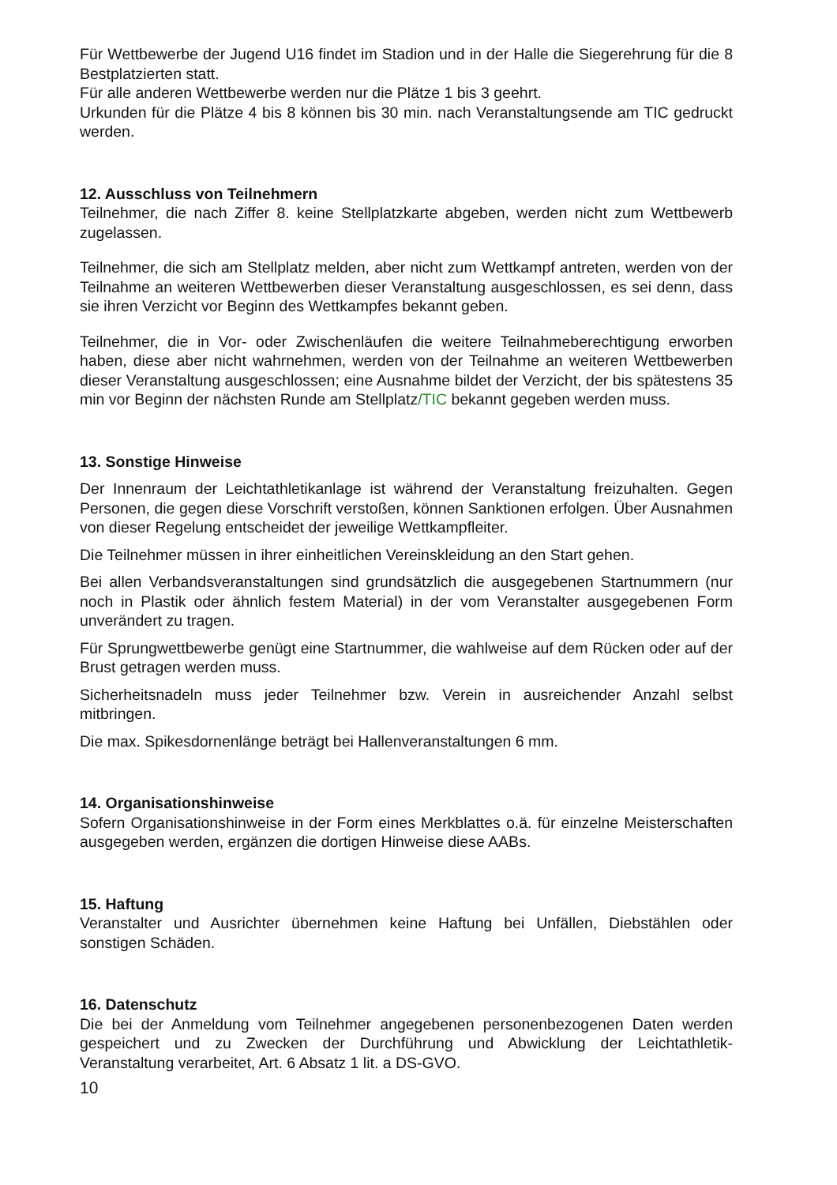Für Wettbewerbe der Jugend U16 findet im Stadion und in der Halle die Siegerehrung für die 8 Bestplatzierten statt.
Für alle anderen Wettbewerbe werden nur die Plätze 1 bis 3 geehrt.
Urkunden für die Plätze 4 bis 8 können bis 30 min. nach Veranstaltungsende am TIC gedruckt werden.
12. Ausschluss von Teilnehmern
Teilnehmer, die nach Ziffer 8. keine Stellplatzkarte abgeben, werden nicht zum Wettbewerb zugelassen.
Teilnehmer, die sich am Stellplatz melden, aber nicht zum Wettkampf antreten, werden von der Teilnahme an weiteren Wettbewerben dieser Veranstaltung ausgeschlossen, es sei denn, dass sie ihren Verzicht vor Beginn des Wettkampfes bekannt geben.
Teilnehmer, die in Vor- oder Zwischenläufen die weitere Teilnahmeberechtigung erworben haben, diese aber nicht wahrnehmen, werden von der Teilnahme an weiteren Wettbewerben dieser Veranstaltung ausgeschlossen; eine Ausnahme bildet der Verzicht, der bis spätestens 35 min vor Beginn der nächsten Runde am Stellplatz/TIC bekannt gegeben werden muss.
13. Sonstige Hinweise
Der Innenraum der Leichtathletikanlage ist während der Veranstaltung freizuhalten. Gegen Personen, die gegen diese Vorschrift verstoßen, können Sanktionen erfolgen. Über Ausnahmen von dieser Regelung entscheidet der jeweilige Wettkampfleiter.
Die Teilnehmer müssen in ihrer einheitlichen Vereinskleidung an den Start gehen.
Bei allen Verbandsveranstaltungen sind grundsätzlich die ausgegebenen Startnummern (nur noch in Plastik oder ähnlich festem Material) in der vom Veranstalter ausgegebenen Form unverändert zu tragen.
Für Sprungwettbewerbe genügt eine Startnummer, die wahlweise auf dem Rücken oder auf der Brust getragen werden muss.
Sicherheitsnadeln muss jeder Teilnehmer bzw. Verein in ausreichender Anzahl selbst mitbringen.
Die max. Spikesdornenlänge beträgt bei Hallenveranstaltungen 6 mm.
14. Organisationshinweise
Sofern Organisationshinweise in der Form eines Merkblattes o.ä. für einzelne Meisterschaften ausgegeben werden, ergänzen die dortigen Hinweise diese AABs.
15. Haftung
Veranstalter und Ausrichter übernehmen keine Haftung bei Unfällen, Diebstählen oder sonstigen Schäden.
16. Datenschutz
Die bei der Anmeldung vom Teilnehmer angegebenen personenbezogenen Daten werden gespeichert und zu Zwecken der Durchführung und Abwicklung der Leichtathletik- Veranstaltung verarbeitet, Art. 6 Absatz 1 lit. a DS-GVO.
10